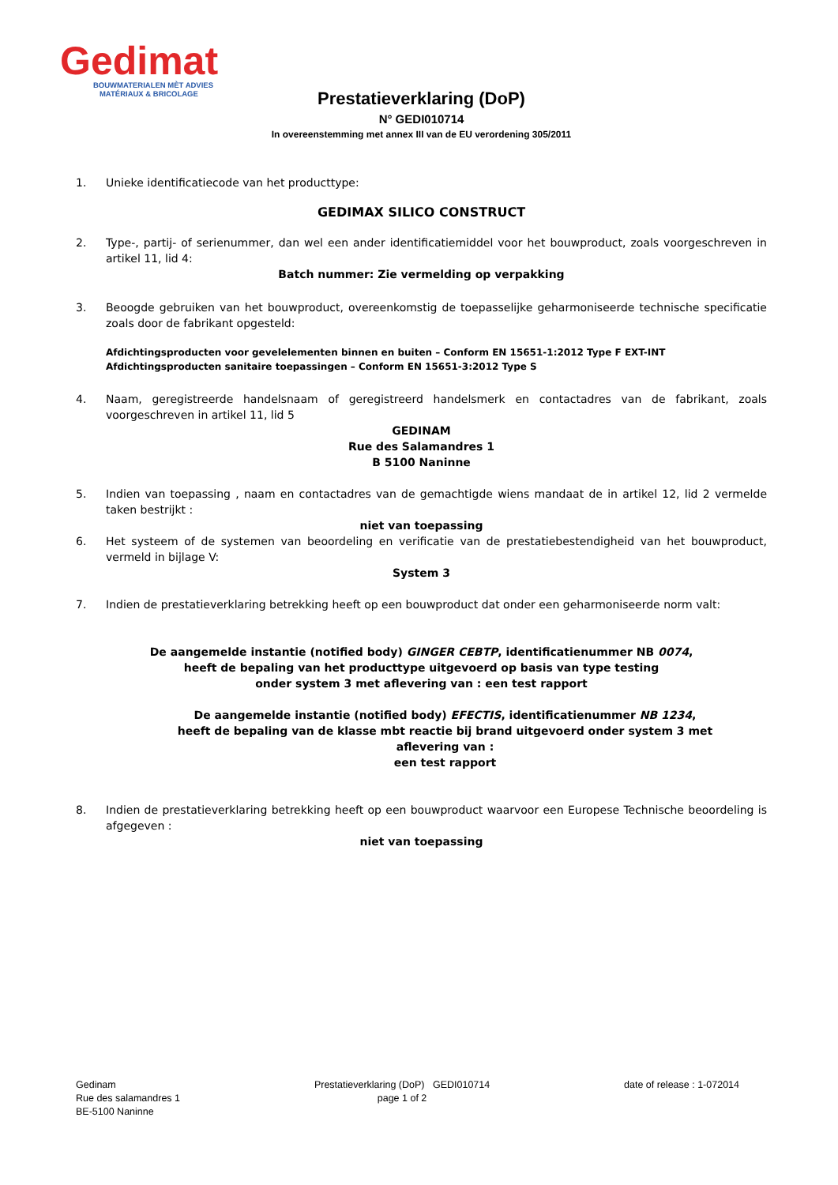Gedimat
BOUWMATERIALEN MÈT ADVIES
MATÉRIAUX & BRICOLAGE
Prestatieverklaring (DoP)
N° GEDI010714
In overeenstemming met annex III van de EU verordening 305/2011
1. Unieke identificatiecode van het producttype:
GEDIMAX SILICO CONSTRUCT
2. Type-, partij- of serienummer, dan wel een ander identificatiemiddel voor het bouwproduct, zoals voorgeschreven in artikel 11, lid 4:
Batch nummer: Zie vermelding op verpakking
3. Beoogde gebruiken van het bouwproduct, overeenkomstig de toepasselijke geharmoniseerde technische specificatie zoals door de fabrikant opgesteld:
Afdichtingsproducten voor gevelelementen binnen en buiten – Conform EN 15651-1:2012 Type F EXT-INT
Afdichtingsproducten sanitaire toepassingen – Conform EN 15651-3:2012 Type S
4. Naam, geregistreerde handelsnaam of geregistreerd handelsmerk en contactadres van de fabrikant, zoals voorgeschreven in artikel 11, lid 5
GEDINAM
Rue des Salamandres 1
B 5100 Naninne
5. Indien van toepassing , naam en contactadres van de gemachtigde wiens mandaat de in artikel 12, lid 2 vermelde taken bestrijkt :
niet van toepassing
6. Het systeem of de systemen van beoordeling en verificatie van de prestatiebestendigheid van het bouwproduct, vermeld in bijlage V:
System 3
7. Indien de prestatieverklaring betrekking heeft op een bouwproduct dat onder een geharmoniseerde norm valt:
De aangemelde instantie (notified body) GINGER CEBTP, identificatienummer NB 0074,
heeft de bepaling van het producttype uitgevoerd op basis van type testing
onder system 3 met aflevering van : een test rapport
De aangemelde instantie (notified body) EFECTIS, identificatienummer NB 1234,
heeft de bepaling van de klasse mbt reactie bij brand uitgevoerd onder system 3 met aflevering van :
een test rapport
8. Indien de prestatieverklaring betrekking heeft op een bouwproduct waarvoor een Europese Technische beoordeling is afgegeven :
niet van toepassing
Gedinam
Rue des salamandres 1
BE-5100 Naninne
Prestatieverklaring (DoP) GEDI010714
page 1 of 2
date of release : 1-072014